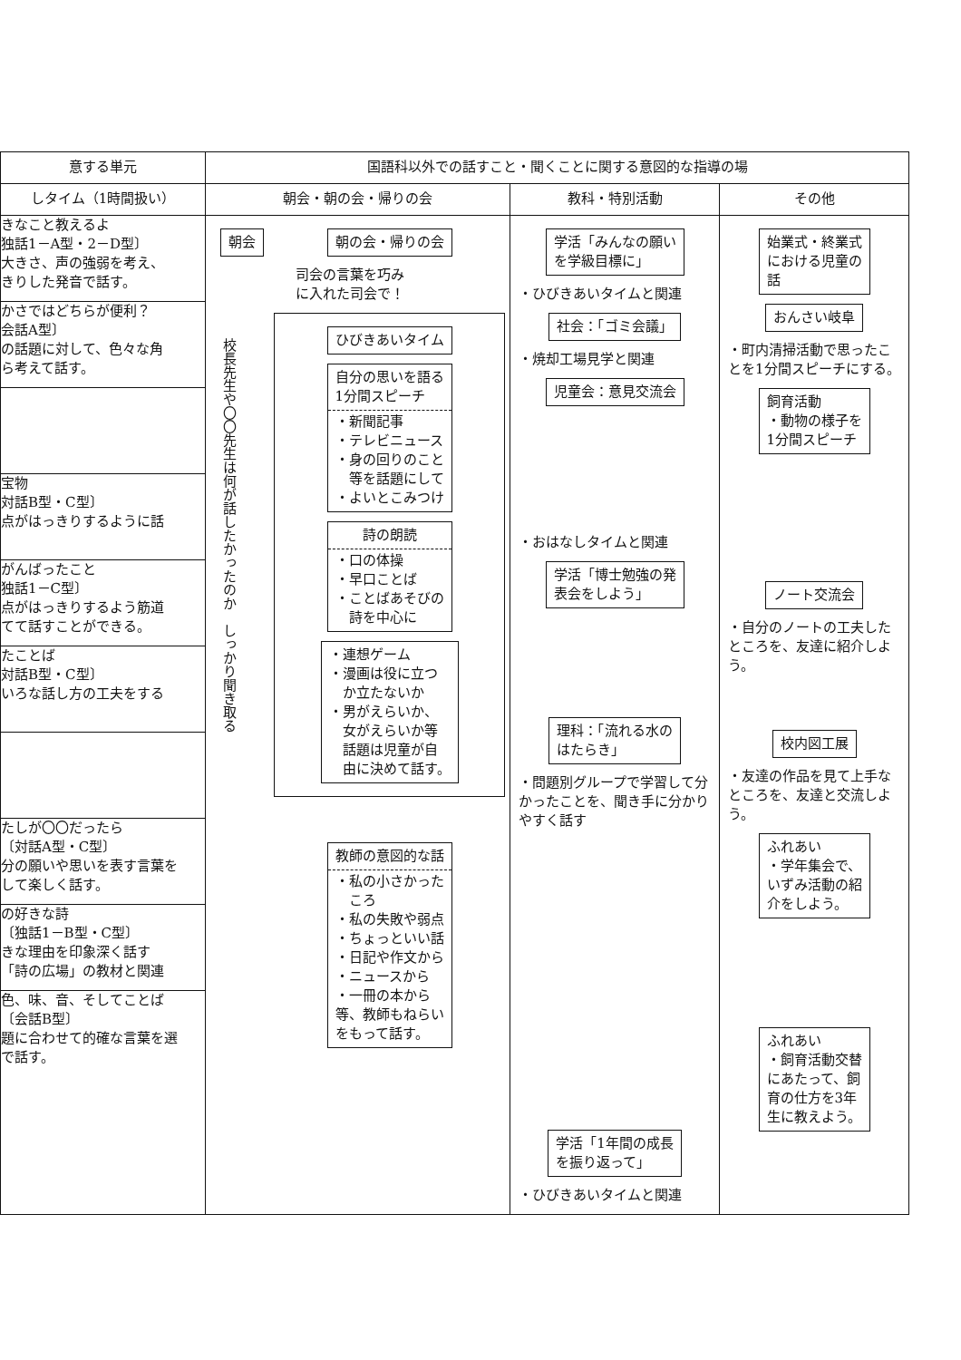| 意する単元 | 国語科以外での話すこと・聞くことに関する意図的な指導の場 | | |
| --- | --- | --- | --- |
| しタイム（1時間扱い） | 朝会・朝の会・帰りの会 | 教科・特別活動 | その他 |
| きなこと教えるよ 独話1－A型・2－D型〕 大きさ、声の強弱を考え、 きりした発音で話す。 かさではどちらが便利？ 会話A型〕 の話題に対して、色々な角 ら考えて話す。 宝物 対話B型・C型〕 点がはっきりするように話 がんばったこと 独話1－C型〕 点がはっきりするよう筋道 てて話すことができる。 たことば 対話B型・C型〕 いろな話し方の工夫をする たしが〇〇だったら 〔対話A型・C型〕 分の願いや思いを表す言葉を して楽しく話す。 の好きな詩 〔独話1－B型・C型〕 きな理由を印象深く話す 「詩の広場」の教材と関連 色、味、音、そしてことば 〔会話B型〕 題に合わせて的確な言葉を選 で話す。 | 朝会 校長先生や〇〇先生は何が話したかったのか しっかり聞き取る 朝の会・帰りの会 司会の言葉を巧み に入れた司会で！ ひびきあいタイム 自分の思いを語る 1分間スピーチ ・新聞記事 ・テレビニュース ・身の回りのこと 等を話題にして ・よいとこみつけ 詩の朗読 ・口の体操 ・早口ことば ・ことばあそびの 詩を中心に ・連想ゲーム ・漫画は役に立つ か立たないか ・男がえらいか、 女がえらいか等 話題は児童が自 由に決めて話す。 教師の意図的な話 ・私の小さかった ころ ・私の失敗や弱点 ・ちょっといい話 ・日記や作文から ・ニュースから ・一冊の本から 等、教師もねらい をもって話す。 | 学活「みんなの願い を学級目標に」 ・ひびきあいタイムと関連 社会：「ゴミ会議」 ・焼却工場見学と関連 児童会：意見交流会 ・おはなしタイムと関連 学活「博士勉強の発 表会をしよう」 理科：「流れる水の はたらき」 ・問題別グループで学習して分かったことを、聞き手に分かりやすく話す 学活「1年間の成長 を振り返って」 ・ひびきあいタイムと関連 | 始業式・終業式 における児童の 話 おんさい岐阜 ・町内清掃活動で思ったことを1分間スピーチにする。 飼育活動 ・動物の様子を 1分間スピーチ ノート交流会 ・自分のノートの工夫したところを、友達に紹介しよう。 校内図工展 ・友達の作品を見て上手なところを、友達と交流しよう。 ふれあい ・学年集会で、 いずみ活動の紹 介をしよう。 ふれあい ・飼育活動交替 にあたって、飼 育の仕方を3年 生に教えよう。 |